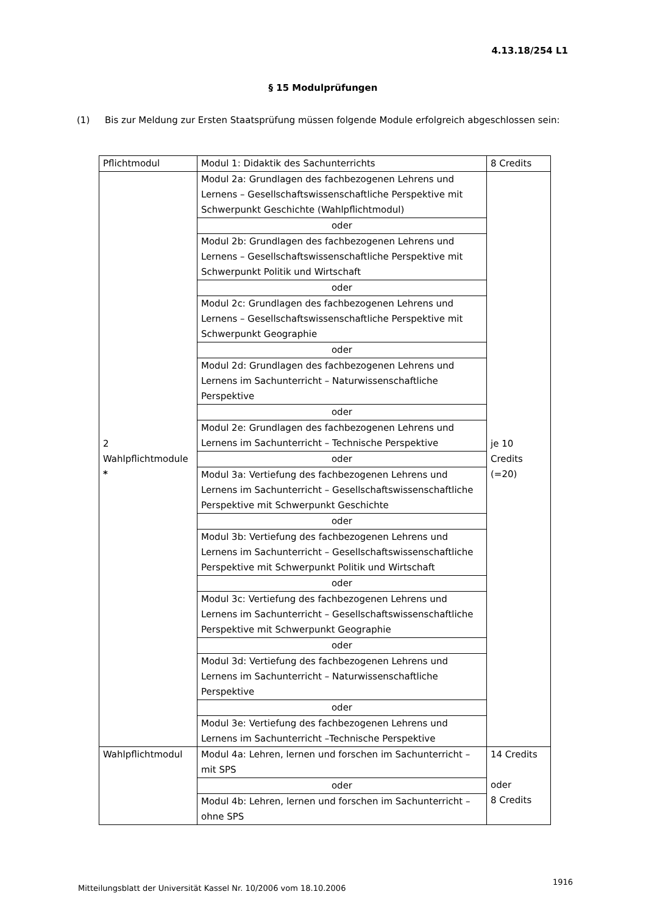4.13.18/254 L1
§ 15 Modulprüfungen
(1) Bis zur Meldung zur Ersten Staatsprüfung müssen folgende Module erfolgreich abgeschlossen sein:
| Pflichtmodul | Modul 1: Didaktik des Sachunterrichts | 8 Credits |
| 2 Wahlpflichtmodule * | Modul 2a: Grundlagen des fachbezogenen Lehrens und Lernens – Gesellschaftswissenschaftliche Perspektive mit Schwerpunkt Geschichte (Wahlpflichtmodul) | je 10 Credits (=20) |
| | oder | |
| | Modul 2b: Grundlagen des fachbezogenen Lehrens und Lernens – Gesellschaftswissenschaftliche Perspektive mit Schwerpunkt Politik und Wirtschaft | |
| | oder | |
| | Modul 2c: Grundlagen des fachbezogenen Lehrens und Lernens – Gesellschaftswissenschaftliche Perspektive mit Schwerpunkt Geographie | |
| | oder | |
| | Modul 2d: Grundlagen des fachbezogenen Lehrens und Lernens im Sachunterricht – Naturwissenschaftliche Perspektive | |
| | oder | |
| | Modul 2e: Grundlagen des fachbezogenen Lehrens und Lernens im Sachunterricht – Technische Perspektive | |
| | oder | |
| | Modul 3a: Vertiefung des fachbezogenen Lehrens und Lernens im Sachunterricht – Gesellschaftswissenschaftliche Perspektive mit Schwerpunkt Geschichte | |
| | oder | |
| | Modul 3b: Vertiefung des fachbezogenen Lehrens und Lernens im Sachunterricht – Gesellschaftswissenschaftliche Perspektive mit Schwerpunkt Politik und Wirtschaft | |
| | oder | |
| | Modul 3c: Vertiefung des fachbezogenen Lehrens und Lernens im Sachunterricht – Gesellschaftswissenschaftliche Perspektive mit Schwerpunkt Geographie | |
| | oder | |
| | Modul 3d: Vertiefung des fachbezogenen Lehrens und Lernens im Sachunterricht – Naturwissenschaftliche Perspektive | |
| | oder | |
| | Modul 3e: Vertiefung des fachbezogenen Lehrens und Lernens im Sachunterricht –Technische Perspektive | |
| Wahlpflichtmodul | Modul 4a: Lehren, lernen und forschen im Sachunterricht – mit SPS | 14 Credits oder 8 Credits |
| | oder | |
| | Modul 4b: Lehren, lernen und forschen im Sachunterricht – ohne SPS | |
Mitteilungsblatt der Universität Kassel Nr. 10/2006 vom 18.10.2006
1916